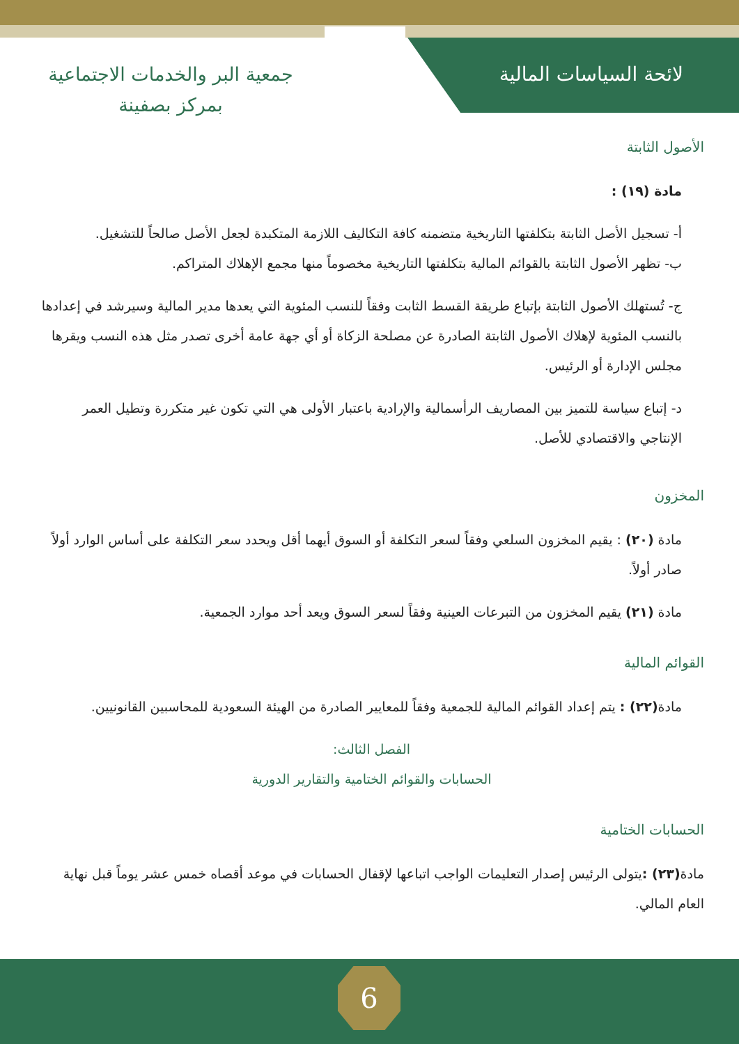لائحة السياسات المالية
جمعية البر والخدمات الاجتماعية
بمركز بصفينة
الأصول الثابتة
مادة (١٩) :
أ- تسجيل الأصل الثابتة بتكلفتها التاريخية متضمنه كافة التكاليف اللازمة المتكبدة لجعل الأصل صالحاً للتشغيل.
ب- تظهر الأصول الثابتة بالقوائم المالية بتكلفتها التاريخية مخصوماً منها مجمع الإهلاك المتراكم.
ج- تُستهلك الأصول الثابتة بإتباع طريقة القسط الثابت وفقاً للنسب المئوية التي يعدها مدير المالية وسيرشد في إعدادها بالنسب المئوية لإهلاك الأصول الثابتة الصادرة عن مصلحة الزكاة أو أي جهة عامة أخرى تصدر مثل هذه النسب ويقرها مجلس الإدارة أو الرئيس.
د- إتباع سياسة للتميز بين المصاريف الرأسمالية والإرادية باعتبار الأولى هي التي تكون غير متكررة وتطيل العمر الإنتاجي والاقتصادي للأصل.
المخزون
مادة (٢٠) : يقيم المخزون السلعي وفقاً لسعر التكلفة أو السوق أيهما أقل ويحدد سعر التكلفة على أساس الوارد أولاً صادر أولاً.
مادة (٢١) يقيم المخزون من التبرعات العينية وفقاً لسعر السوق ويعد أحد موارد الجمعية.
القوائم المالية
مادة(٢٢) : يتم إعداد القوائم المالية للجمعية وفقاً للمعايير الصادرة من الهيئة السعودية للمحاسبين القانونيين.
الفصل الثالث:
الحسابات والقوائم الختامية والتقارير الدورية
الحسابات الختامية
مادة(٢٣) : يتولى الرئيس إصدار التعليمات الواجب اتباعها لإقفال الحسابات في موعد أقصاه خمس عشر يوماً قبل نهاية العام المالي.
6